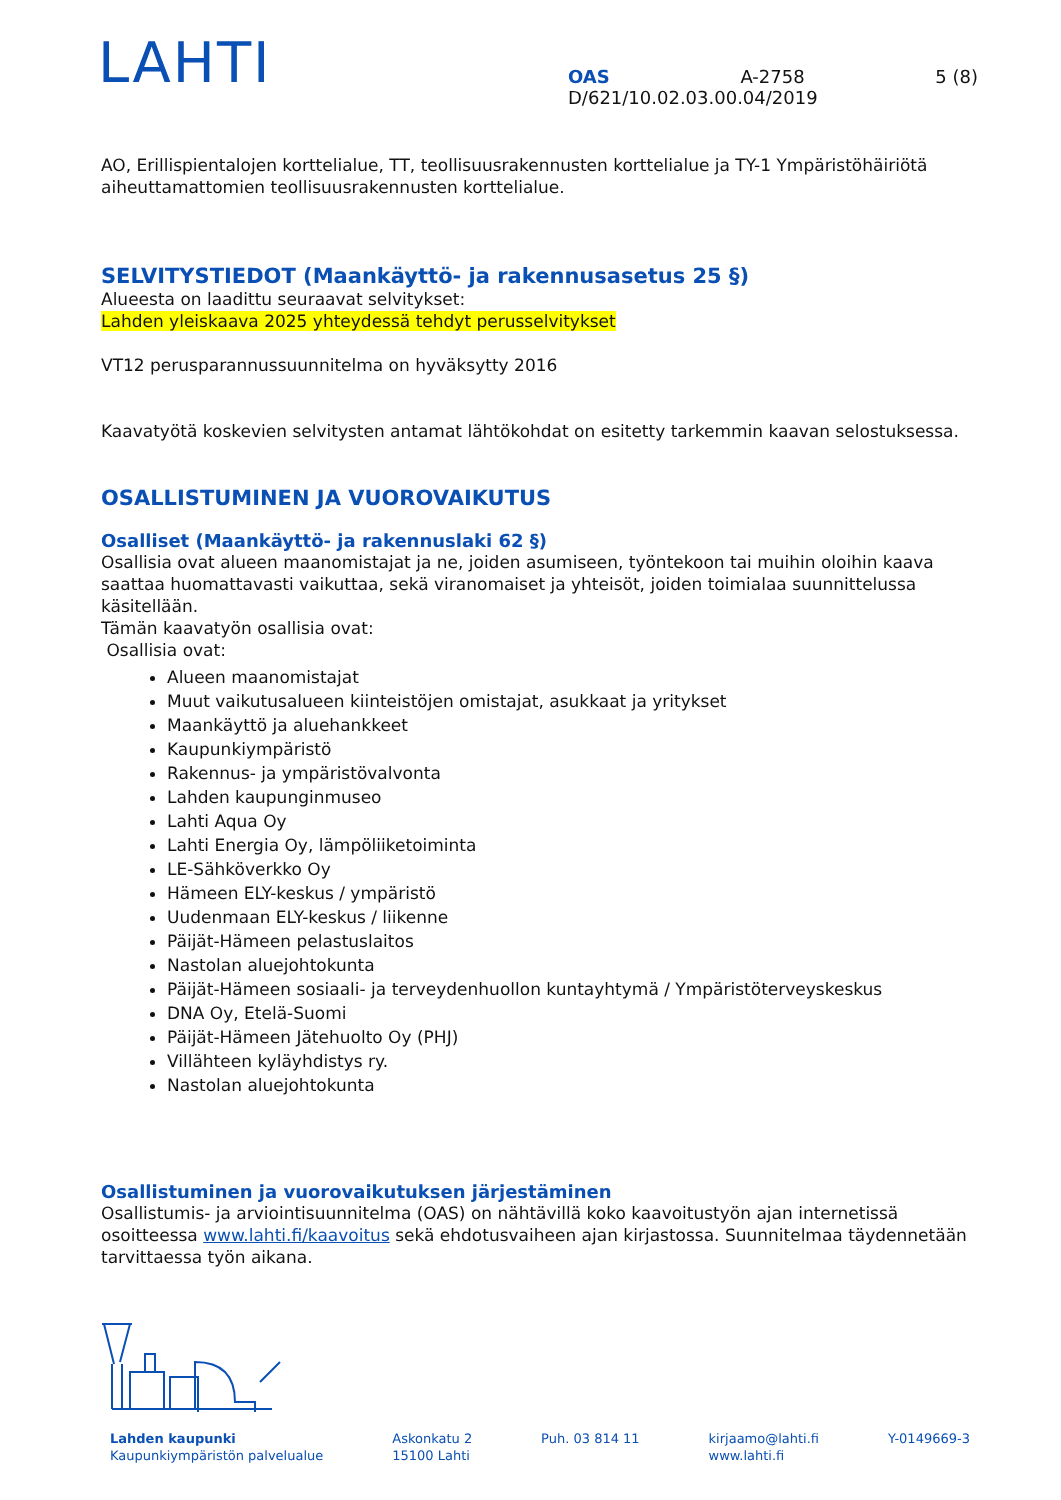LAHTI
OAS A-2758 5 (8)
D/621/10.02.03.00.04/2019
AO, Erillispientalojen korttelialue, TT, teollisuusrakennusten korttelialue ja TY-1 Ympäristöhäiriötä aiheuttamattomien teollisuusrakennusten korttelialue.
SELVITYSTIEDOT (Maankäyttö- ja rakennusasetus 25 §)
Alueesta on laadittu seuraavat selvitykset:
Lahden yleiskaava 2025 yhteydessä tehdyt perusselvitykset
VT12 perusparannussuunnitelma on hyväksytty 2016
Kaavatyötä koskevien selvitysten antamat lähtökohdat on esitetty tarkemmin kaavan selostuksessa.
OSALLISTUMINEN JA VUOROVAIKUTUS
Osalliset (Maankäyttö- ja rakennuslaki 62 §)
Osallisia ovat alueen maanomistajat ja ne, joiden asumiseen, työntekoon tai muihin oloihin kaava saattaa huomattavasti vaikuttaa, sekä viranomaiset ja yhteisöt, joiden toimialaa suunnittelussa käsitellään.
Tämän kaavatyön osallisia ovat:
Osallisia ovat:
Alueen maanomistajat
Muut vaikutusalueen kiinteistöjen omistajat, asukkaat ja yritykset
Maankäyttö ja aluehankkeet
Kaupunkiympäristö
Rakennus- ja ympäristövalvonta
Lahden kaupunginmuseo
Lahti Aqua Oy
Lahti Energia Oy, lämpöliiketoiminta
LE-Sähköverkko Oy
Hämeen ELY-keskus / ympäristö
Uudenmaan ELY-keskus / liikenne
Päijät-Hämeen pelastuslaitos
Nastolan aluejohtokunta
Päijät-Hämeen sosiaali- ja terveydenhuollon kuntayhtymä / Ympäristöterveyskeskus
DNA Oy, Etelä-Suomi
Päijät-Hämeen Jätehuolto Oy (PHJ)
Villähteen kyläyhdistys ry.
Nastolan aluejohtokunta
Osallistuminen ja vuorovaikutuksen järjestäminen
Osallistumis- ja arviointisuunnitelma (OAS) on nähtävillä koko kaavoitustyön ajan internetissä osoitteessa www.lahti.fi/kaavoitus sekä ehdotusvaiheen ajan kirjastossa. Suunnitelmaa täydennetään tarvittaessa työn aikana.
Lahden kaupunki
Kaupunkiympäristön palvelualue
Askonkatu 2
15100 Lahti
Puh. 03 814 11 kirjaamo@lahti.fi
www.lahti.fi
Y-0149669-3